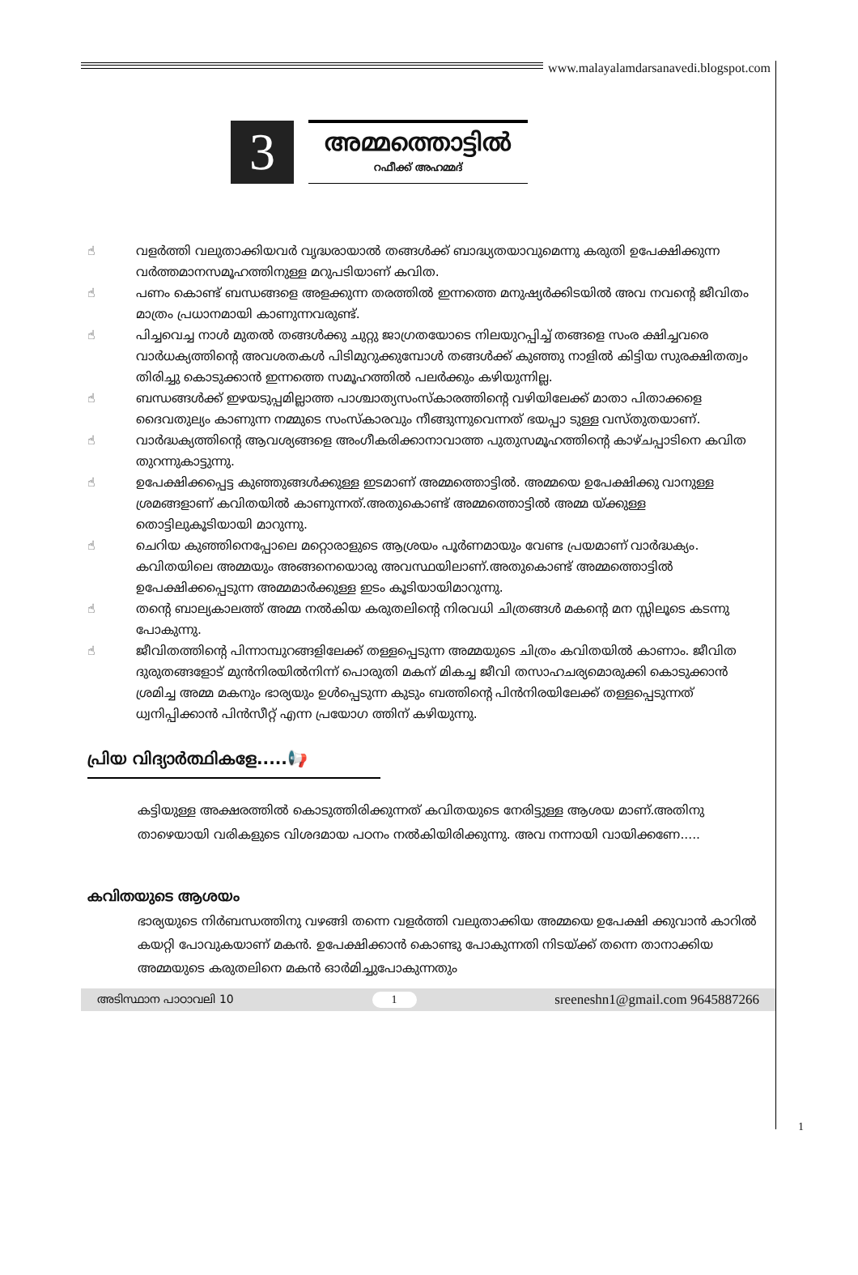www.malayalamdarsanavedi.blogspot.com
3
അമ്മത്തൊട്ടിൽ
റഫീക്ക് അഹമ്മദ്
☝ വളർത്തി വലുതാക്കിയവർ വൃദ്ധരായാൽ തങ്ങൾക്ക് ബാദ്ധ്യതയാവുമെന്നു കരുതി ഉപേക്ഷിക്കുന്ന വർത്തമാനസമൂഹത്തിനുള്ള മറുപടിയാണ് കവിത.
☝ പണം കൊണ്ട് ബന്ധങ്ങളെ അളക്കുന്ന തരത്തിൽ ഇന്നത്തെ മനുഷ്യർക്കിടയിൽ അവ നവന്റെ ജീവിതം മാത്രം പ്രധാനമായി കാണുന്നവരുണ്ട്.
☝ പിച്ചവെച്ച നാൾ മുതൽ തങ്ങൾക്കു ചുറ്റു ജാഗ്രതയോടെ നിലയുറപ്പിച്ച് തങ്ങളെ സംര ക്ഷിച്ചവരെ വാർധക്യത്തിന്റെ അവശതകൾ പിടിമുറുക്കുമ്പോൾ തങ്ങൾക്ക് കുഞ്ഞു നാളിൽ കിട്ടിയ സുരക്ഷിതത്വം തിരിച്ചു കൊടുക്കാൻ ഇന്നത്തെ സമൂഹത്തിൽ പലർക്കും കഴിയുന്നില്ല.
☝ ബന്ധങ്ങൾക്ക് ഇഴയടുപ്പമില്ലാത്ത പാശ്ചാത്യസംസ്കാരത്തിന്റെ വഴിയിലേക്ക് മാതാ പിതാക്കളെ ദൈവതുല്യം കാണുന്ന നമ്മുടെ സംസ്കാരവും നീങ്ങുന്നുവെന്നത് ഭയപ്പാ ടുള്ള വസ്തുതയാണ്.
☝ വാർദ്ധക്യത്തിന്റെ ആവശ്യങ്ങളെ അംഗീകരിക്കാനാവാത്ത പുതുസമൂഹത്തിന്റെ കാഴ്ചപ്പാടിനെ കവിത തുറന്നുകാട്ടുന്നു.
☝ ഉപേക്ഷിക്കപ്പെട്ട കുഞ്ഞുങ്ങൾക്കുള്ള ഇടമാണ് അമ്മത്തൊട്ടിൽ. അമ്മയെ ഉപേക്ഷിക്കു വാനുള്ള ശ്രമങ്ങളാണ് കവിതയിൽ കാണുന്നത്.അതുകൊണ്ട് അമ്മത്തൊട്ടിൽ അമ്മ യ്ക്കുള്ള തൊട്ടിലുകൂടിയായി മാറുന്നു.
☝ ചെറിയ കുഞ്ഞിനെപ്പോലെ മറ്റൊരാളുടെ ആശ്രയം പൂർണമായും വേണ്ട പ്രയമാണ് വാർദ്ധക്യം. കവിതയിലെ അമ്മയും അങ്ങനെയൊരു അവസ്ഥയിലാണ്.അതുകൊണ്ട് അമ്മത്തൊട്ടിൽ ഉപേക്ഷിക്കപ്പെടുന്ന അമ്മമാർക്കുള്ള ഇടം കൂടിയായിമാറുന്നു.
☝ തന്റെ ബാല്യകാലത്ത് അമ്മ നൽകിയ കരുതലിന്റെ നിരവധി ചിത്രങ്ങൾ മകന്റെ മന സ്സിലൂടെ കടന്നു പോകുന്നു.
☝ ജീവിതത്തിന്റെ പിന്നാമ്പുറങ്ങളിലേക്ക് തള്ളപ്പെടുന്ന അമ്മയുടെ ചിത്രം കവിതയിൽ കാണാം. ജീവിത ദുരുതങ്ങളോട് മുൻനിരയിൽനിന്ന് പൊരുതി മകന് മികച്ച ജീവി തസാഹചര്യമൊരുക്കി കൊടുക്കാൻ ശ്രമിച്ച അമ്മ മകനും ഭാര്യയും ഉൾപ്പെടുന്ന കുടും ബത്തിന്റെ പിൻനിരയിലേക്ക് തള്ളപ്പെടുന്നത് ധ്വനിപ്പിക്കാൻ പിൻസീറ്റ് എന്ന പ്രയോഗ ത്തിന് കഴിയുന്നു.
പ്രിയ വിദ്യാർത്ഥികളേ.....📢
കട്ടിയുള്ള അക്ഷരത്തിൽ കൊടുത്തിരിക്കുന്നത് കവിതയുടെ നേരിട്ടുള്ള ആശയ മാണ്.അതിനു താഴെയായി വരികളുടെ വിശദമായ പഠനം നൽകിയിരിക്കുന്നു. അവ നന്നായി വായിക്കണേ.....
കവിതയുടെ ആശയം
ഭാര്യയുടെ നിർബന്ധത്തിനു വഴങ്ങി തന്നെ വളർത്തി വലുതാക്കിയ അമ്മയെ ഉപേക്ഷി ക്കുവാൻ കാറിൽ കയറ്റി പോവുകയാണ് മകൻ. ഉപേക്ഷിക്കാൻ കൊണ്ടു പോകുന്നതി നിടയ്ക്ക് തന്നെ താനാക്കിയ അമ്മയുടെ കരുതലിനെ മകൻ ഓർമിച്ചുപോകുന്നതും
അടിസ്ഥാന പാഠാവലി 10 1 sreeneshn1@gmail.com 9645887266
1